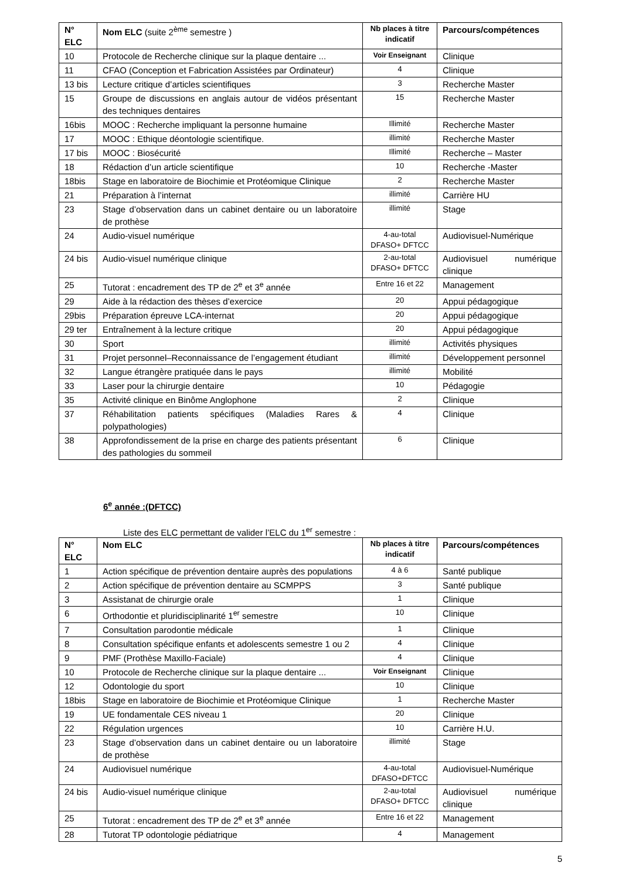| N° ELC | Nom ELC (suite 2<sup>ème</sup> semestre ) | Nb places à titre indicatif | Parcours/compétences |
| --- | --- | --- | --- |
| 10 | Protocole de Recherche clinique sur la plaque dentaire ... | Voir Enseignant | Clinique |
| 11 | CFAO (Conception et Fabrication Assistées par Ordinateur) | 4 | Clinique |
| 13 bis | Lecture critique d’articles scientifiques | 3 | Recherche Master |
| 15 | Groupe de discussions en anglais autour de vidéos présentant des techniques dentaires | 15 | Recherche Master |
| 16bis | MOOC : Recherche impliquant la personne humaine | Illimité | Recherche Master |
| 17 | MOOC : Ethique déontologie scientifique. | illimité | Recherche Master |
| 17 bis | MOOC : Biosécurité | Illimité | Recherche – Master |
| 18 | Rédaction d’un article scientifique | 10 | Recherche -Master |
| 18bis | Stage en laboratoire de Biochimie et Protéomique Clinique | 2 | Recherche Master |
| 21 | Préparation à l’internat | illimité | Carrière HU |
| 23 | Stage d’observation dans un cabinet dentaire ou un laboratoire de prothèse | illimité | Stage |
| 24 | Audio-visuel numérique | 4-au-total DFASO+ DFTCC | Audiovisuel-Numérique |
| 24 bis | Audio-visuel numérique clinique | 2-au-total DFASO+ DFTCC | Audiovisuel numérique clinique |
| 25 | Tutorat : encadrement des TP de 2<sup>e</sup> et 3<sup>e</sup> année | Entre 16 et 22 | Management |
| 29 | Aide à la rédaction des thèses d’exercice | 20 | Appui pédagogique |
| 29bis | Préparation épreuve LCA-internat | 20 | Appui pédagogique |
| 29 ter | Entraînement à la lecture critique | 20 | Appui pédagogique |
| 30 | Sport | illimité | Activités physiques |
| 31 | Projet personnel–Reconnaissance de l’engagement étudiant | illimité | Développement personnel |
| 32 | Langue étrangère pratiquée dans le pays | illimité | Mobilité |
| 33 | Laser pour la chirurgie dentaire | 10 | Pédagogie |
| 35 | Activité clinique en Binôme Anglophone | 2 | Clinique |
| 37 | Réhabilitation patients spécifiques (Maladies Rares & polypathologies) | 4 | Clinique |
| 38 | Approfondissement de la prise en charge des patients présentant des pathologies du sommeil | 6 | Clinique |
6<sup>e</sup> année :(DFTCC)
Liste des ELC permettant de valider l’ELC du 1<sup>er</sup> semestre :
| N° ELC | Nom ELC | Nb places à titre indicatif | Parcours/compétences |
| --- | --- | --- | --- |
| 1 | Action spécifique de prévention dentaire auprès des populations | 4 à 6 | Santé publique |
| 2 | Action spécifique de prévention dentaire au SCMPPS | 3 | Santé publique |
| 3 | Assistanat de chirurgie orale | 1 | Clinique |
| 6 | Orthodontie et pluridisciplinarité 1<sup>er</sup> semestre | 10 | Clinique |
| 7 | Consultation parodontie médicale | 1 | Clinique |
| 8 | Consultation spécifique enfants et adolescents semestre 1 ou 2 | 4 | Clinique |
| 9 | PMF (Prothèse Maxillo-Faciale) | 4 | Clinique |
| 10 | Protocole de Recherche clinique sur la plaque dentaire ... | Voir Enseignant | Clinique |
| 12 | Odontologie du sport | 10 | Clinique |
| 18bis | Stage en laboratoire de Biochimie et Protéomique Clinique | 1 | Recherche Master |
| 19 | UE fondamentale CES niveau 1 | 20 | Clinique |
| 22 | Régulation urgences | 10 | Carrière H.U. |
| 23 | Stage d’observation dans un cabinet dentaire ou un laboratoire de prothèse | illimité | Stage |
| 24 | Audiovisuel numérique | 4-au-total DFASO+DFTCC | Audiovisuel-Numérique |
| 24 bis | Audio-visuel numérique clinique | 2-au-total DFASO+ DFTCC | Audiovisuel numérique clinique |
| 25 | Tutorat : encadrement des TP de 2<sup>e</sup> et 3<sup>e</sup> année | Entre 16 et 22 | Management |
| 28 | Tutorat TP odontologie pédiatrique | 4 | Management |
5